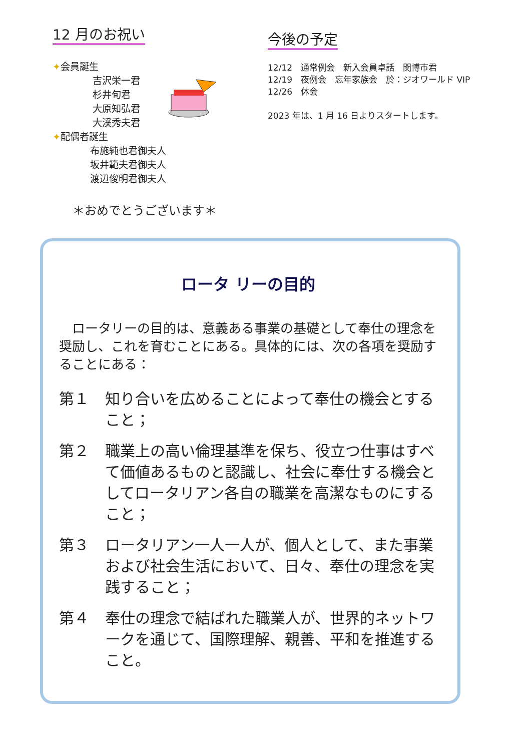12 月のお祝い
✦会員誕生
吉沢栄一君
杉井旬君
大原知弘君
大渓秀夫君
✦配偶者誕生
布施純也君御夫人
坂井範夫君御夫人
渡辺俊明君御夫人
＊おめでとうございます＊
今後の予定
12/12　通常例会　新入会員卓話　関博市君
12/19　夜例会　忘年家族会　於：ジオワールド VIP
12/26　休会
2023 年は、1 月 16 日よりスタートします。
ロータ リーの目的
　ロータリーの目的は、意義ある事業の基礎として奉仕の理念を奨励し、これを育むことにある。具体的には、次の各項を奨励することにある：
第１ 知り合いを広めることによって奉仕の機会とすること；
第２ 職業上の高い倫理基準を保ち、役立つ仕事はすべて価値あるものと認識し、社会に奉仕する機会としてロータリアン各自の職業を高潔なものにすること；
第３ ロータリアン一人一人が、個人として、また事業および社会生活において、日々、奉仕の理念を実践すること；
第４ 奉仕の理念で結ばれた職業人が、世界的ネットワークを通じて、国際理解、親善、平和を推進すること。